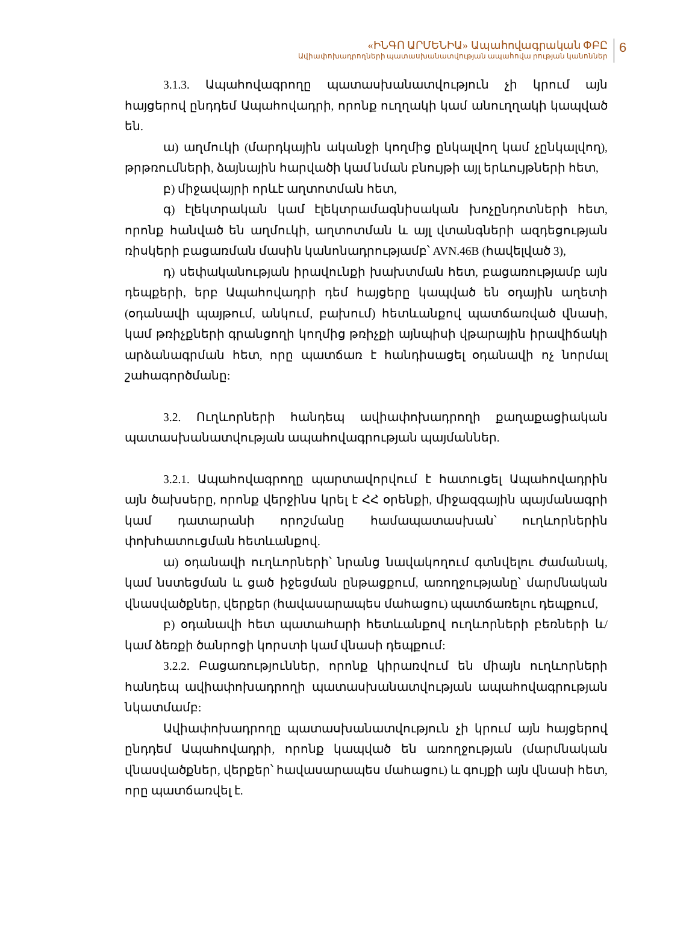«ԻՆԳՈ ԱՐՄԵՆԻԱ» Ապահովագրական ՓԲԸ
Ավիափոխադրողների պատասխանատվության ապահովա րության կանոններ
6
3.1.3. Ապահովագրողը պատասխանատվություն չի կրում այն հայցերով ընդդեմ Ապահովադրի, որոնք ուղղակի կամ անուղղակի կապված են.
ա) աղմուկի (մարդկային ականջի կողմից ընկալվող կամ չընկալվող), թրթռումների, ձայնային հարվածի կամ նման բնույթի այլ երևույթների հետ,
բ) միջավայրի որևէ աղտոտման հետ,
գ) էլեկտրական կամ էլեկտրամագնիսական խոչընդոտների հետ, որոնք հանված են աղմուկի, աղտոտման և այլ վտանգների ազդեցության ռիսկերի բացառման մասին կանոնադրությամբ՝ AVN.46B (հավելված 3),
դ) սեփականության իրավունքի խախտման հետ, բացառությամբ այն դեպքերի, երբ Ապահովադրի դեմ հայցերը կապված են օդային աղետի (օդանավի պայթում, անկում, բախում) հետևանքով պատճառված վնասի, կամ թռիչքների գրանցողի կողմից թռիչքի այնպիսի վթարային իրավիճակի արձանագրման հետ, որը պատճառ է հանդիսացել օդանավի ոչ նորմալ շահագործմանը:
3.2. Ուղևորների հանդեպ ավիափոխադրողի քաղաքացիական պատասխանատվության ապահովագրության պայմաններ.
3.2.1. Ապահովագրողը պարտավորվում է հատուցել Ապահովադրին այն ծախսերը, որոնք վերջինս կրել է ՀՀ օրենքի, միջազգային պայմանագրի կամ դատարանի որոշմանը համապատասխան՝ ուղևորներին փոխհատուցման հետևանքով.
ա) օդանավի ուղևորների՝ նրանց նավակողում գտնվելու ժամանակ, կամ նստեցման և ցած իջեցման ընթացքում, առողջությանը՝ մարմնական վնասվածքներ, վերքեր (հավասարապես մահացու) պատճառելու դեպքում,
բ) օդանավի հետ պատահարի հետևանքով ուղևորների բեռների և/կամ ձեռքի ծանրոցի կորստի կամ վնասի դեպքում:
3.2.2. Բացառություններ, որոնք կիրառվում են միայն ուղևորների հանդեպ ավիափոխադրողի պատասխանատվության ապահովագրության նկատմամբ:
Ավիափոխադրողը պատասխանատվություն չի կրում այն հայցերով ընդդեմ Ապահովադրի, որոնք կապված են առողջության (մարմնական վնասվածքներ, վերքեր՝ հավասարապես մահացու) և գույքի այն վնասի հետ, որը պատճառվել է.